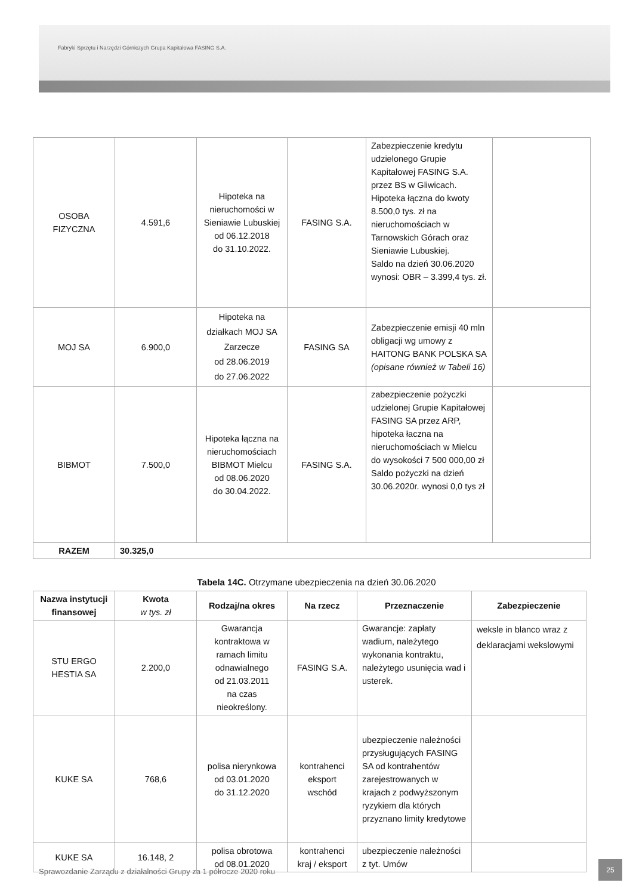Fabryki Sprzętu i Narzędzi Górniczych Grupa Kapitałowa FASING S.A.
| OSOBA FIZYCZNA | 4.591,6 | Hipoteka na nieruchomości w Sieniawie Lubuskiej od 06.12.2018 do 31.10.2022. | FASING S.A. | Zabezpieczenie kredytu udzielonego Grupie Kapitałowej FASING S.A. przez BS w Gliwicach. Hipoteka łączna do kwoty 8.500,0 tys. zł na nieruchomościach w Tarnowskich Górach oraz Sieniawie Lubuskiej. Saldo na dzień 30.06.2020 wynosi: OBR – 3.399,4 tys. zł. | |
| MOJ SA | 6.900,0 | Hipoteka na działkach MOJ SA Zarzecze od 28.06.2019 do 27.06.2022 | FASING SA | Zabezpieczenie emisji 40 mln obligacji wg umowy z HAITONG BANK POLSKA SA (opisane również w Tabeli 16) | |
| BIBMOT | 7.500,0 | Hipoteka łączna na nieruchomościach BIBMOT Mielcu od 08.06.2020 do 30.04.2022. | FASING S.A. | zabezpieczenie pożyczki udzielonej Grupie Kapitałowej FASING SA przez ARP, hipoteka łaczna na nieruchomościach w Mielcu do wysokości 7 500 000,00 zł Saldo pożyczki na dzień 30.06.2020r. wynosi 0,0 tys zł | |
| RAZEM | 30.325,0 | | | | |
Tabela 14C. Otrzymane ubezpieczenia na dzień 30.06.2020
| Nazwa instytucji finansowej | Kwota w tys. zł | Rodzaj/na okres | Na rzecz | Przeznaczenie | Zabezpieczenie |
| --- | --- | --- | --- | --- | --- |
| STU ERGO HESTIA SA | 2.200,0 | Gwarancja kontraktowa w ramach limitu odnawialnego od 21.03.2011 na czas nieokreślony. | FASING S.A. | Gwarancje: zapłaty wadium, należytego wykonania kontraktu, należytego usunięcia wad i usterek. | weksle in blanco wraz z deklaracjami wekslowymi |
| KUKE SA | 768,6 | polisa nierynkowa od 03.01.2020 do 31.12.2020 | kontrahenci eksport wschód | ubezpieczenie należności przysługujących FASING SA od kontrahentów zarejestrowanych w krajach z podwyższonym ryzykiem dla których przyznano limity kredytowe | |
| KUKE SA | 16.148, 2 | polisa obrotowa od 08.01.2020 | kontrahenci kraj / eksport | ubezpieczenie należności z tyt. Umów | |
Sprawozdanie Zarządu z działalności Grupy za 1 półrocze 2020 roku
25